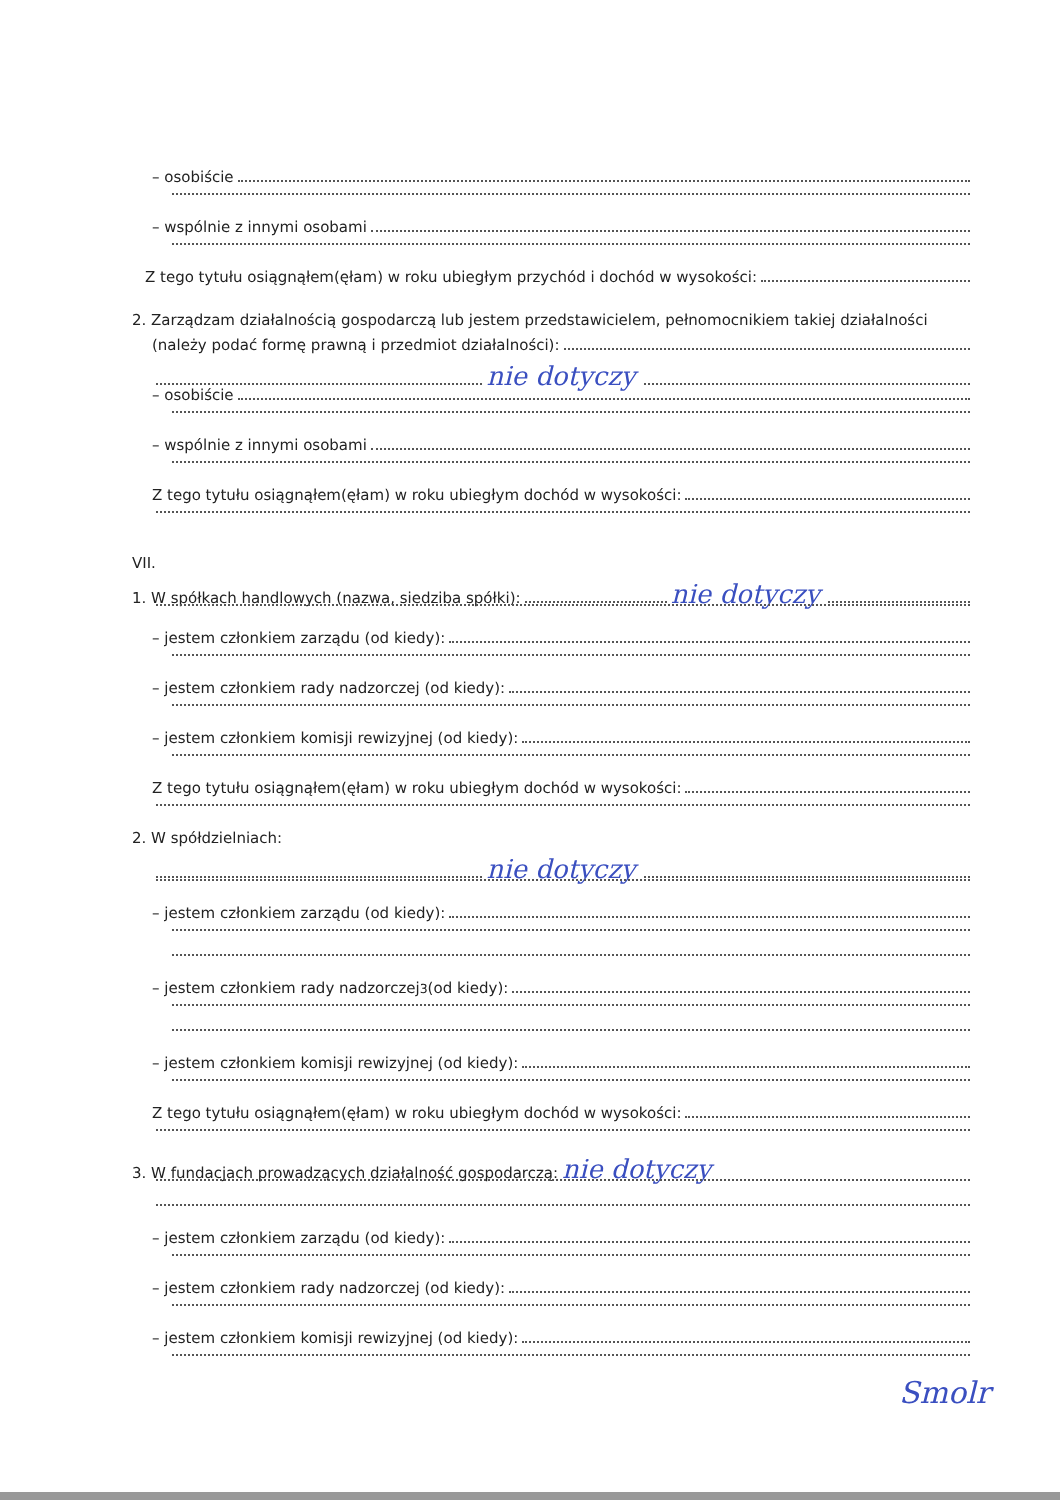– osobiście
– wspólnie z innymi osobami
Z tego tytułu osiągnąłem(ęłam) w roku ubiegłym przychód i dochód w wysokości:
2. Zarządzam działalnością gospodarczą lub jestem przedstawicielem, pełnomocnikiem takiej działalności
(należy podać formę prawną i przedmiot działalności):
nie dotyczy
– osobiście
– wspólnie z innymi osobami
Z tego tytułu osiągnąłem(ęłam) w roku ubiegłym dochód w wysokości:
VII.
1. W spółkach handlowych (nazwa, siedziba spółki): nie dotyczy
– jestem członkiem zarządu (od kiedy):
– jestem członkiem rady nadzorczej (od kiedy):
– jestem członkiem komisji rewizyjnej (od kiedy):
Z tego tytułu osiągnąłem(ęłam) w roku ubiegłym dochód w wysokości:
2. W spółdzielniach:
nie dotyczy
– jestem członkiem zarządu (od kiedy):
– jestem członkiem rady nadzorczej<sup>3</sup> (od kiedy):
– jestem członkiem komisji rewizyjnej (od kiedy):
Z tego tytułu osiągnąłem(ęłam) w roku ubiegłym dochód w wysokości:
3. W fundacjach prowadzących działalność gospodarczą: nie dotyczy
– jestem członkiem zarządu (od kiedy):
– jestem członkiem rady nadzorczej (od kiedy):
– jestem członkiem komisji rewizyjnej (od kiedy):
Smolr